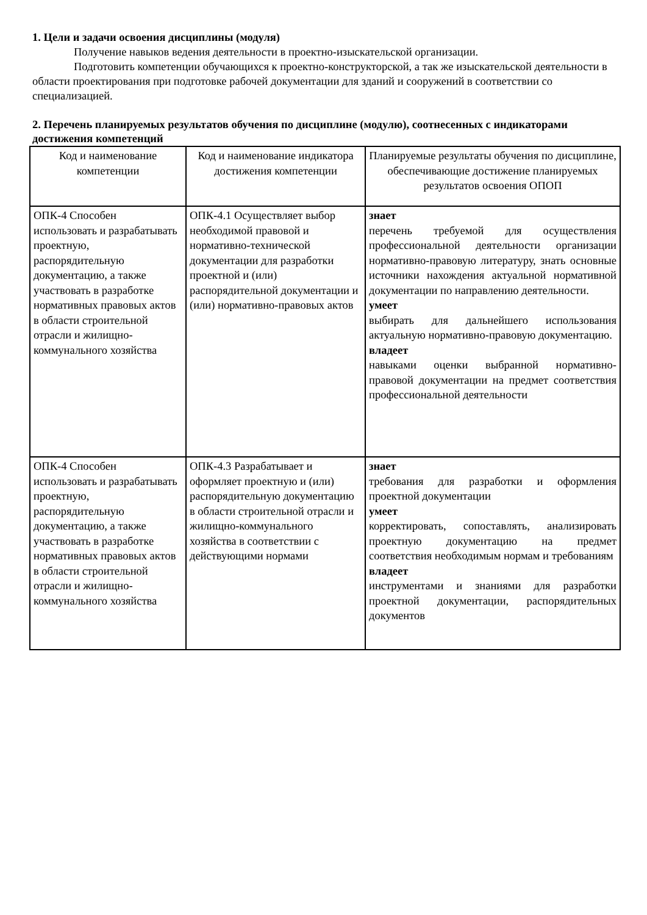1. Цели и задачи освоения дисциплины (модуля)
Получение навыков ведения деятельности в проектно-изыскательской организации.
Подготовить компетенции обучающихся к проектно-конструкторской, а так же изыскательской деятельности в области проектирования при подготовке рабочей документации для зданий и сооружений в соответствии со специализацией.
2. Перечень планируемых результатов обучения по дисциплине (модулю), соотнесенных с индикаторами достижения компетенций
| Код и наименование компетенции | Код и наименование индикатора достижения компетенции | Планируемые результаты обучения по дисциплине, обеспечивающие достижение планируемых результатов освоения ОПОП |
| --- | --- | --- |
| ОПК-4 Способен использовать и разрабатывать проектную, распорядительную документацию, а также участвовать в разработке нормативных правовых актов в области строительной отрасли и жилищно-коммунального хозяйства | ОПК-4.1 Осуществляет выбор необходимой правовой и нормативно-технической документации для разработки проектной и (или) распорядительной документации и (или) нормативно-правовых актов | знает перечень требуемой для осуществления профессиональной деятельности организации нормативно-правовую литературу, знать основные источники нахождения актуальной нормативной документации по направлению деятельности. умеет выбирать для дальнейшего использования актуальную нормативно-правовую документацию. владеет навыками оценки выбранной нормативно-правовой документации на предмет соответствия профессиональной деятельности |
| ОПК-4 Способен использовать и разрабатывать проектную, распорядительную документацию, а также участвовать в разработке нормативных правовых актов в области строительной отрасли и жилищно-коммунального хозяйства | ОПК-4.3 Разрабатывает и оформляет проектную и (или) распорядительную документацию в области строительной отрасли и жилищно-коммунального хозяйства в соответствии с действующими нормами | знает требования для разработки и оформления проектной документации умеет корректировать, сопоставлять, анализировать проектную документацию на предмет соответствия необходимым нормам и требованиям владеет инструментами и знаниями для разработки проектной документации, распорядительных документов |